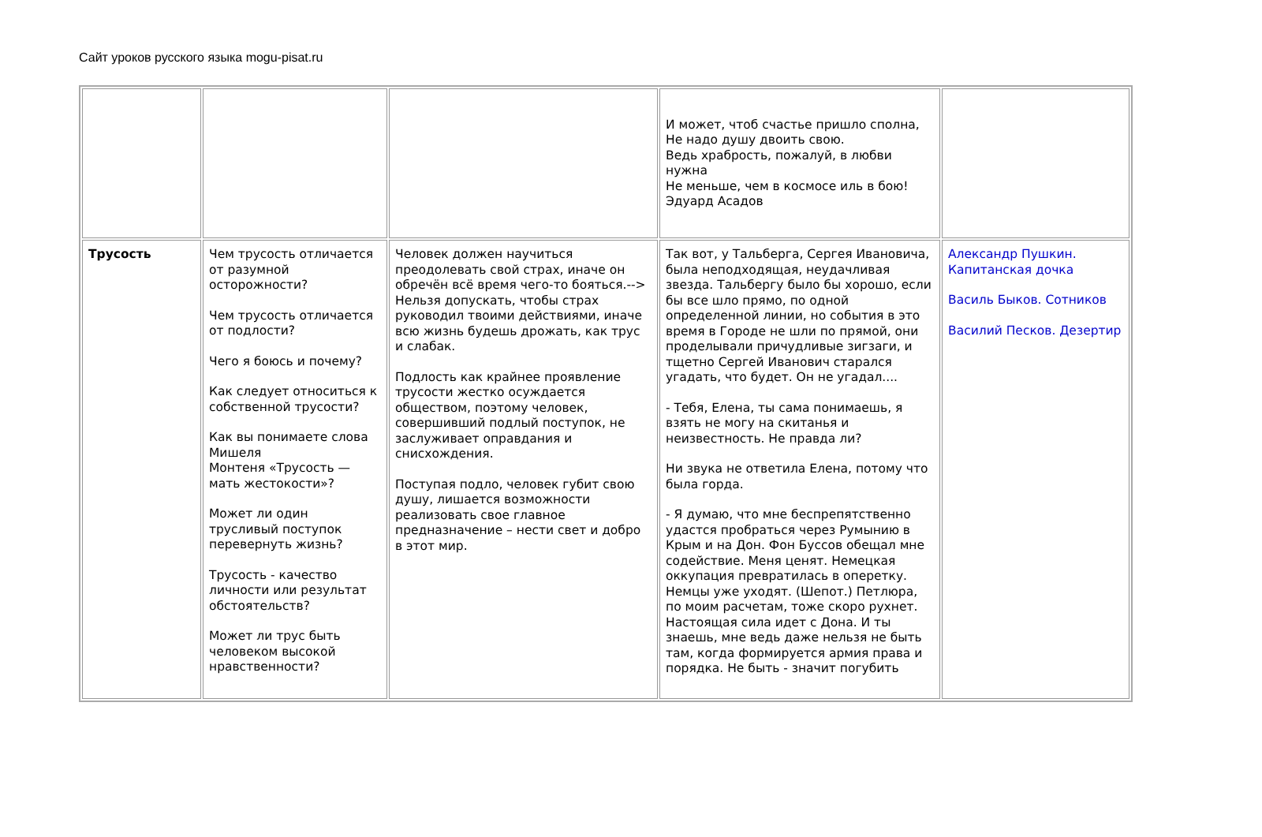Сайт уроков русского языка mogu-pisat.ru
| | | | И может, чтоб счастье пришло сполна, Не надо душу двоить свою. Ведь храбрость, пожалуй, в любви нужна Не меньше, чем в космосе иль в бою! Эдуард Асадов | |
| Трусость | Чем трусость отличается от разумной осторожности? Чем трусость отличается от подлости? Чего я боюсь и почему? Как следует относиться к собственной трусости? Как вы понимаете слова Мишеля Монтеня «Трусость — мать жестокости»? Может ли один трусливый поступок перевернуть жизнь? Трусость - качество личности или результат обстоятельств? Может ли трус быть человеком высокой нравственности? | Человек должен научиться преодолевать свой страх, иначе он обречён всё время чего-то бояться.--> Нельзя допускать, чтобы страх руководил твоими действиями, иначе всю жизнь будешь дрожать, как трус и слабак. Подлость как крайнее проявление трусости жестко осуждается обществом, поэтому человек, совершивший подлый поступок, не заслуживает оправдания и снисхождения. Поступая подло, человек губит свою душу, лишается возможности реализовать свое главное предназначение – нести свет и добро в этот мир. | Так вот, у Тальберга, Сергея Ивановича, была неподходящая, неудачливая звезда. Тальбергу было бы хорошо, если бы все шло прямо, по одной определенной линии, но события в это время в Городе не шли по прямой, они проделывали причудливые зигзаги, и тщетно Сергей Иванович старался угадать, что будет. Он не угадал.... - Тебя, Елена, ты сама понимаешь, я взять не могу на скитанья и неизвестность. Не правда ли? Ни звука не ответила Елена, потому что была горда. - Я думаю, что мне беспрепятственно удастся пробраться через Румынию в Крым и на Дон. Фон Буссов обещал мне содействие. Меня ценят. Немецкая оккупация превратилась в оперетку. Немцы уже уходят. (Шепот.) Петлюра, по моим расчетам, тоже скоро рухнет. Настоящая сила идет с Дона. И ты знаешь, мне ведь даже нельзя не быть там, когда формируется армия права и порядка. Не быть - значит погубить | Александр Пушкин. Капитанская дочка Василь Быков. Сотников Василий Песков. Дезертир |